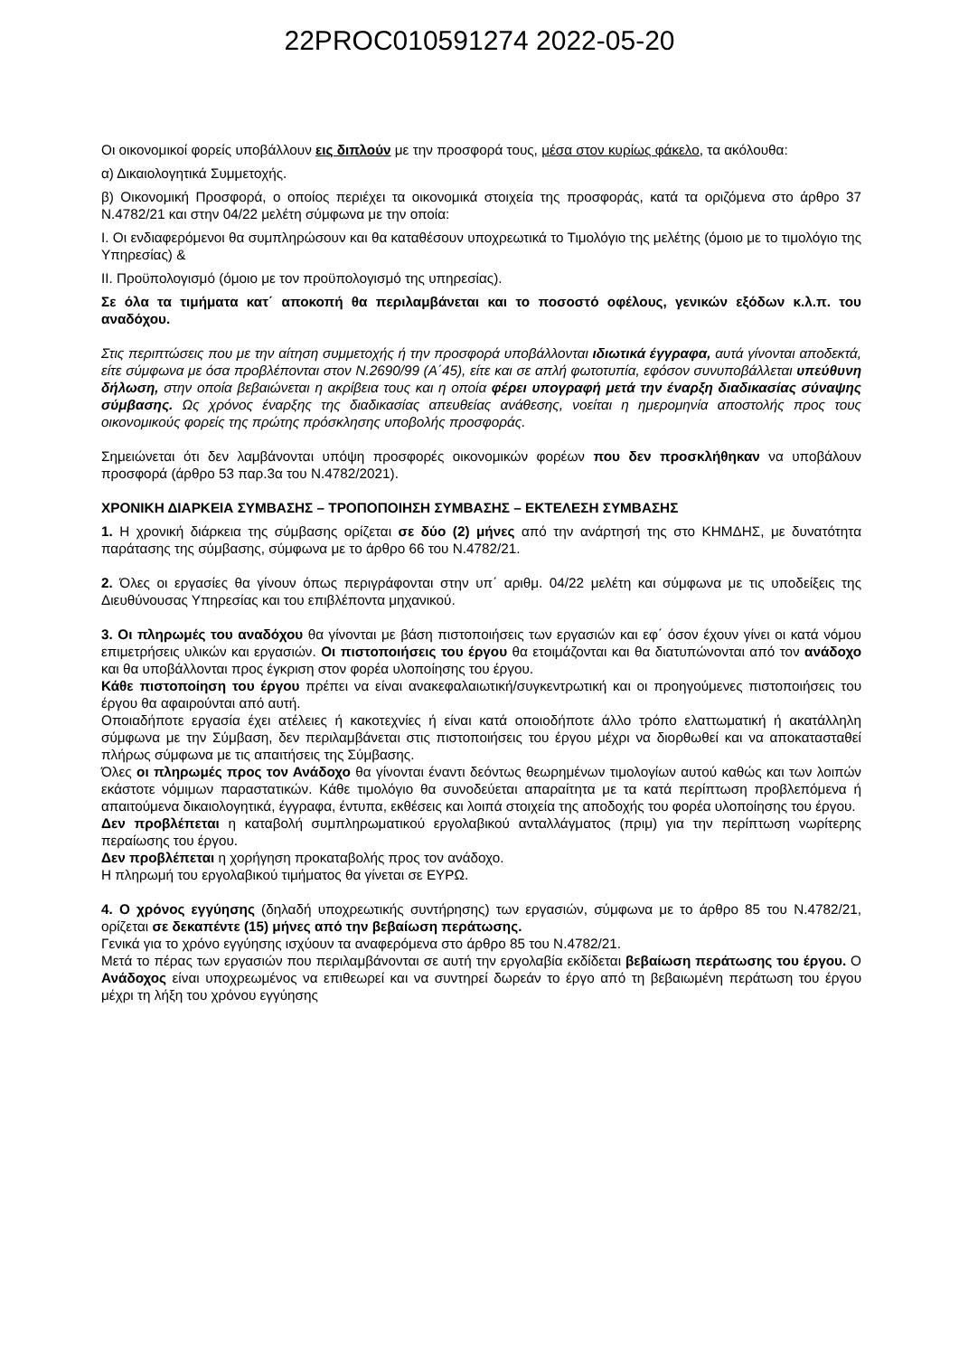22PROC010591274 2022-05-20
Οι οικονομικοί φορείς υποβάλλουν εις διπλούν με την προσφορά τους, μέσα στον κυρίως φάκελο, τα ακόλουθα:
α) Δικαιολογητικά Συμμετοχής.
β) Οικονομική Προσφορά, ο οποίος περιέχει τα οικονομικά στοιχεία της προσφοράς, κατά τα οριζόμενα στο άρθρο 37 Ν.4782/21 και στην 04/22 μελέτη σύμφωνα με την οποία:
Ι. Οι ενδιαφερόμενοι θα συμπληρώσουν και θα καταθέσουν υποχρεωτικά το Τιμολόγιο της μελέτης (όμοιο με το τιμολόγιο της Υπηρεσίας) &
ΙΙ. Προϋπολογισμό (όμοιο με τον προϋπολογισμό της υπηρεσίας).
Σε όλα τα τιμήματα κατ΄ αποκοπή θα περιλαμβάνεται και το ποσοστό οφέλους, γενικών εξόδων κ.λ.π. του αναδόχου.
Στις περιπτώσεις που με την αίτηση συμμετοχής ή την προσφορά υποβάλλονται ιδιωτικά έγγραφα, αυτά γίνονται αποδεκτά, είτε σύμφωνα με όσα προβλέπονται στον Ν.2690/99 (Α΄45), είτε και σε απλή φωτοτυπία, εφόσον συνυποβάλλεται υπεύθυνη δήλωση, στην οποία βεβαιώνεται η ακρίβεια τους και η οποία φέρει υπογραφή μετά την έναρξη διαδικασίας σύναψης σύμβασης. Ως χρόνος έναρξης της διαδικασίας απευθείας ανάθεσης, νοείται η ημερομηνία αποστολής προς τους οικονομικούς φορείς της πρώτης πρόσκλησης υποβολής προσφοράς.
Σημειώνεται ότι δεν λαμβάνονται υπόψη προσφορές οικονομικών φορέων που δεν προσκλήθηκαν να υποβάλουν προσφορά (άρθρο 53 παρ.3α του Ν.4782/2021).
ΧΡΟΝΙΚΗ ΔΙΑΡΚΕΙΑ ΣΥΜΒΑΣΗΣ – ΤΡΟΠΟΠΟΙΗΣΗ ΣΥΜΒΑΣΗΣ – ΕΚΤΕΛΕΣΗ ΣΥΜΒΑΣΗΣ
1. Η χρονική διάρκεια της σύμβασης ορίζεται σε δύο (2) μήνες από την ανάρτησή της στο ΚΗΜΔΗΣ, με δυνατότητα παράτασης της σύμβασης, σύμφωνα με το άρθρο 66 του Ν.4782/21.
2. Όλες οι εργασίες θα γίνουν όπως περιγράφονται στην υπ΄ αριθμ. 04/22 μελέτη και σύμφωνα με τις υποδείξεις της Διευθύνουσας Υπηρεσίας και του επιβλέποντα μηχανικού.
3. Οι πληρωμές του αναδόχου θα γίνονται με βάση πιστοποιήσεις των εργασιών και εφ΄ όσον έχουν γίνει οι κατά νόμου επιμετρήσεις υλικών και εργασιών. Οι πιστοποιήσεις του έργου θα ετοιμάζονται και θα διατυπώνονται από τον ανάδοχο και θα υποβάλλονται προς έγκριση στον φορέα υλοποίησης του έργου.
Κάθε πιστοποίηση του έργου πρέπει να είναι ανακεφαλαιωτική/συγκεντρωτική και οι προηγούμενες πιστοποιήσεις του έργου θα αφαιρούνται από αυτή.
Οποιαδήποτε εργασία έχει ατέλειες ή κακοτεχνίες ή είναι κατά οποιοδήποτε άλλο τρόπο ελαττωματική ή ακατάλληλη σύμφωνα με την Σύμβαση, δεν περιλαμβάνεται στις πιστοποιήσεις του έργου μέχρι να διορθωθεί και να αποκατασταθεί πλήρως σύμφωνα με τις απαιτήσεις της Σύμβασης.
Όλες οι πληρωμές προς τον Ανάδοχο θα γίνονται έναντι δεόντως θεωρημένων τιμολογίων αυτού καθώς και των λοιπών εκάστοτε νόμιμων παραστατικών. Κάθε τιμολόγιο θα συνοδεύεται απαραίτητα με τα κατά περίπτωση προβλεπόμενα ή απαιτούμενα δικαιολογητικά, έγγραφα, έντυπα, εκθέσεις και λοιπά στοιχεία της αποδοχής του φορέα υλοποίησης του έργου.
Δεν προβλέπεται η καταβολή συμπληρωματικού εργολαβικού ανταλλάγματος (πριμ) για την περίπτωση νωρίτερης περαίωσης του έργου.
Δεν προβλέπεται η χορήγηση προκαταβολής προς τον ανάδοχο.
Η πληρωμή του εργολαβικού τιμήματος θα γίνεται σε ΕΥΡΩ.
4. Ο χρόνος εγγύησης (δηλαδή υποχρεωτικής συντήρησης) των εργασιών, σύμφωνα με το άρθρο 85 του Ν.4782/21, ορίζεται σε δεκαπέντε (15) μήνες από την βεβαίωση περάτωσης.
Γενικά για το χρόνο εγγύησης ισχύουν τα αναφερόμενα στο άρθρο 85 του Ν.4782/21.
Μετά το πέρας των εργασιών που περιλαμβάνονται σε αυτή την εργολαβία εκδίδεται βεβαίωση περάτωσης του έργου. Ο Ανάδοχος είναι υποχρεωμένος να επιθεωρεί και να συντηρεί δωρεάν το έργο από τη βεβαιωμένη περάτωση του έργου μέχρι τη λήξη του χρόνου εγγύησης